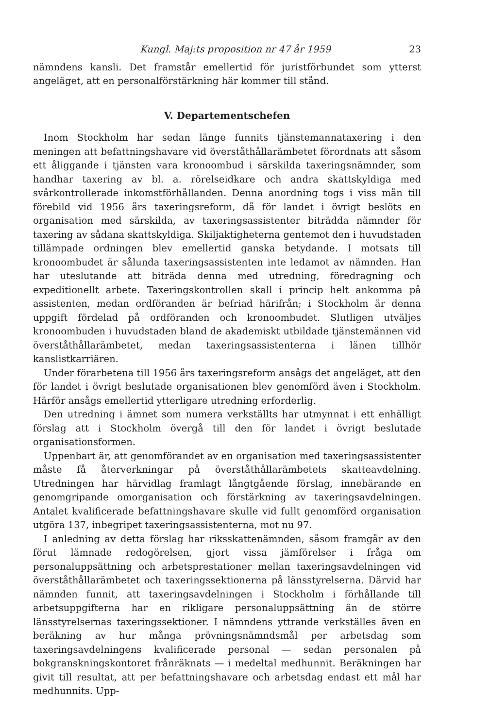Kungl. Maj:ts proposition nr 47 år 1959 23
nämndens kansli. Det framstår emellertid för juristförbundet som ytterst angeläget, att en personalförstärkning här kommer till stånd.
V. Departementschefen
Inom Stockholm har sedan länge funnits tjänstemannataxering i den meningen att befattningshavare vid överståthållarämbetet förordnats att såsom ett åliggande i tjänsten vara kronoombud i särskilda taxeringsnämnder, som handhar taxering av bl. a. rörelseidkare och andra skattskyldiga med svårkontrollerade inkomstförhållanden. Denna anordning togs i viss mån till förebild vid 1956 års taxeringsreform, då för landet i övrigt beslöts en organisation med särskilda, av taxeringsassistenter biträdda nämnder för taxering av sådana skattskyldiga. Skiljaktigheterna gentemot den i huvudstaden tillämpade ordningen blev emellertid ganska betydande. I motsats till kronoombudet är sålunda taxeringsassistenten inte ledamot av nämnden. Han har uteslutande att biträda denna med utredning, föredragning och expeditionellt arbete. Taxeringskontrollen skall i princip helt ankomma på assistenten, medan ordföranden är befriad härifrån; i Stockholm är denna uppgift fördelad på ordföranden och kronoombudet. Slutligen utväljes kronoombuden i huvudstaden bland de akademiskt utbildade tjänstemännen vid överståthållarämbetet, medan taxeringsassistenterna i länen tillhör kanslistkarriären.
Under förarbetena till 1956 års taxeringsreform ansågs det angeläget, att den för landet i övrigt beslutade organisationen blev genomförd även i Stockholm. Härför ansågs emellertid ytterligare utredning erforderlig.
Den utredning i ämnet som numera verkställts har utmynnat i ett enhälligt förslag att i Stockholm övergå till den för landet i övrigt beslutade organisationsformen.
Uppenbart är, att genomförandet av en organisation med taxeringsassistenter måste få återverkningar på överståthållarämbetets skatteavdelning. Utredningen har härvidlag framlagt långtgående förslag, innebärande en genomgripande omorganisation och förstärkning av taxeringsavdelningen. Antalet kvalificerade befattningshavare skulle vid fullt genomförd organisation utgöra 137, inbegripet taxeringsassistenterna, mot nu 97.
I anledning av detta förslag har riksskattenämnden, såsom framgår av den förut lämnade redogörelsen, gjort vissa jämförelser i fråga om personaluppsättning och arbetsprestationer mellan taxeringsavdelningen vid överståthållarämbetet och taxeringssektionerna på länsstyrelserna. Därvid har nämnden funnit, att taxeringsavdelningen i Stockholm i förhållande till arbetsuppgifterna har en rikligare personaluppsättning än de större länsstyrelsernas taxeringssektioner. I nämndens yttrande verkställes även en beräkning av hur många prövningsnämndsmål per arbetsdag som taxeringsavdelningens kvalificerade personal — sedan personalen på bokgranskningskontoret frånräknats — i medeltal medhunnit. Beräkningen har givit till resultat, att per befattningshavare och arbetsdag endast ett mål har medhunnits. Upp-